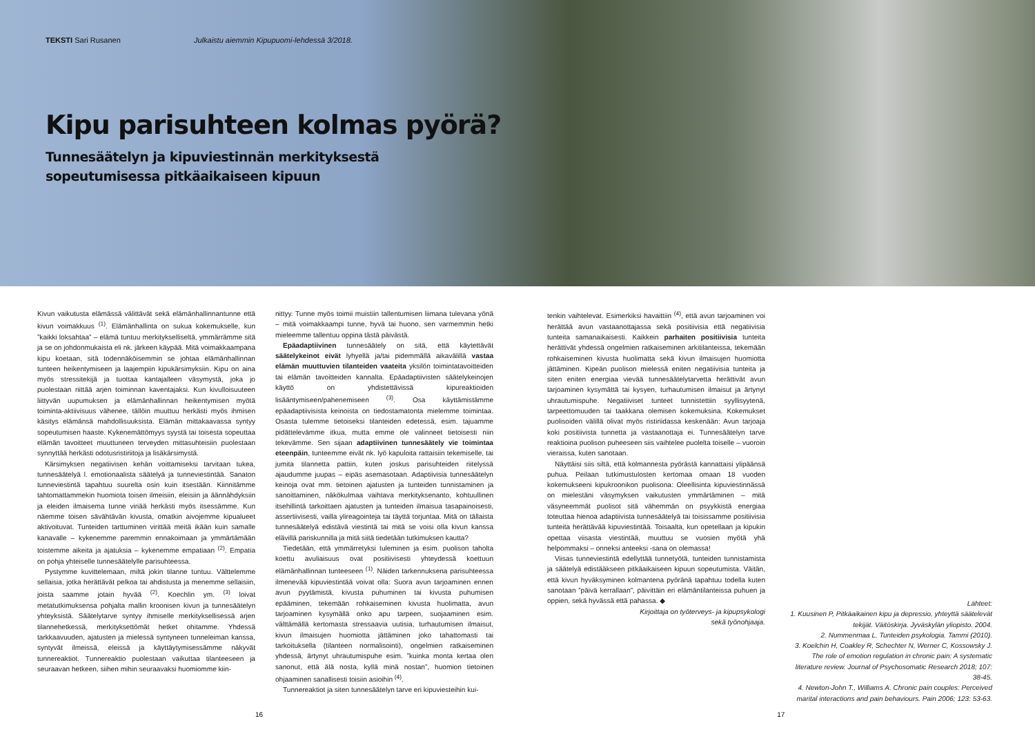TEKSTI Sari Rusanen Julkaistu aiemmin Kipupuomi-lehdessä 3/2018.
Kipu parisuhteen kolmas pyörä?
Tunnesäätelyn ja kipuviestinnän merkityksestä
sopeutumisessa pitkäaikaiseen kipuun
Kivun vaikutusta elämässä välittävät sekä elämänhallinnantunne että kivun voimakkuus <sup>(1)</sup>. Elämänhallinta on sukua kokemukselle, kun ”kaikki loksahtaa” – elämä tuntuu merkitykselliseltä, ymmärrämme sitä ja se on johdonmukaista eli nk. järkeen käypää. Mitä voimakkaampana kipu koetaan, sitä todennäköisemmin se johtaa elämänhallinnan tunteen heikentymiseen ja laajempiin kipukärsimyksiin. Kipu on aina myös stressitekijä ja tuottaa kantajalleen väsymystä, joka jo puolestaan riittää arjen toiminnan kaventajaksi. Kun kivulloisuuteen liittyvän uupumuksen ja elämänhallinnan heikentymisen myötä toiminta-aktiivisuus vähenee, tällöin muuttuu herkästi myös ihmisen käsitys elämänsä mahdollisuuksista. Elämän mittakaavassa syntyy sopeutumisen haaste. Kykenemättömyys syystä tai toisesta sopeuttaa elämän tavoitteet muuttuneen terveyden mittasuhteisiin puolestaan synnyttää herkästi odotusristiriitoja ja lisäkärsimystä.
Kärsimyksen negatiivisen kehän voittamiseksi tarvitaan tukea, tunnesäätelyä l. emotionaalista säätelyä ja tunneviestintää. Sanaton tunneviestintä tapahtuu suurelta osin kuin itsestään. Kiinnitämme tahtomattammekin huomiota toisen ilmeisiin, eleisiin ja äännähdyksiin ja eleiden ilmaisema tunne viriää herkästi myös itsessämme. Kun näemme toisen sävähtävän kivusta, omatkin aivojemme kipualueet aktivoituvat. Tunteiden tarttuminen virittää meitä ikään kuin samalle kanavalle – kykenemme paremmin ennakoimaan ja ymmärtämään toistemme aikeita ja ajatuksia – kykenemme empatiaan <sup>(2)</sup>. Empatia on pohja yhteiselle tunnesäätelylle parisuhteessa.
Pystymme kuvittelemaan, miltä jokin tilanne tuntuu. Välttelemme sellaisia, jotka herättävät pelkoa tai ahdistusta ja menemme sellaisiin, joista saamme jotain hyvää <sup>(2)</sup>. Koechlin ym. <sup>(3)</sup> loivat metatutkimuksensa pohjalta mallin kroonisen kivun ja tunnesäätelyn yhteyksistä. Säätelytarve syntyy ihmiselle merkityksellisessä arjen tilannehetkessä, merkityksettömät hetket ohitamme. Yhdessä tarkkaavuuden, ajatusten ja mielessä syntyneen tunneleiman kanssa, syntyvät ilmeissä, eleissä ja käyttäytymisessämme näkyvät tunnereaktiot. Tunnereaktio puolestaan vaikuttaa tilanteeseen ja seuraavan hetkeen, siihen mihin seuraavaksi huomiomme kiin-
nittyy. Tunne myös toimii muistiin tallentumisen liimana tulevana yönä – mitä voimakkaampi tunne, hyvä tai huono, sen varmemmin hetki mieleemme tallentuu oppina tästä päivästä.
Epäadaptiivinen tunnesäätely on sitä, että käytettävät säätelykeinot eivät lyhyellä ja/tai pidemmällä aikavälillä vastaa elämän muuttuvien tilanteiden vaateita yksilön toimintatavoitteiden tai elämän tavoitteiden kannalta. Epäadaptiivisten säätelykeinojen käyttö on yhdistettävissä kipureaktioiden lisääntymiseen/pahenemiseen <sup>(3)</sup>. Osa käyttämistämme epäadaptiivisista keinoista on tiedostamatonta mielemme toimintaa. Osasta tulemme tietoiseksi tilanteiden edetessä, esim. tajuamme pidättelevämme itkua, mutta emme ole valinneet tietoisesti niin tekevämme. Sen sijaan adaptiivinen tunnesäätely vie toimintaa eteenpäin, tunteemme eivät nk. lyö kapuloita rattaisiin tekemiselle, tai jumita tilannetta pattiin, kuten joskus parisuhteiden riitelyssä ajaudumme juupas – eipäs asemasotaan. Adaptiivisia tunnesäätelyn keinoja ovat mm. tietoinen ajatusten ja tunteiden tunnistaminen ja sanoittaminen, näkökulmaa vaihtava merkityksenanto, kohtuullinen itsehillintä tarkoittaen ajatusten ja tunteiden ilmaisua tasapainoisesti, assertiivisesti, vailla ylireagointeja tai täyttä torjuntaa. Mitä on tällaista tunnesäätelyä edistävä viestintä tai mitä se voisi olla kivun kanssa elävillä pariskunnilla ja mitä siitä tiedetään tutkimuksen kautta?
Tiedetään, että ymmärretyksi tuleminen ja esim. puolison taholta koettu avuliaisuus ovat positiivisesti yhteydessä koettuun elämänhallinnan tunteeseen <sup>(1)</sup>. Näiden tarkennuksena parisuhteessa ilmenevää kipuviestintää voivat olla: Suora avun tarjoaminen ennen avun pyytämistä, kivusta puhuminen tai kivusta puhumisen epääminen, tekemään rohkaiseminen kivusta huolimatta, avun tarjoaminen kysymällä onko apu tarpeen, suojaaminen esim. välttämällä kertomasta stressaavia uutisia, turhautumisen ilmaisut, kivun ilmaisujen huomiotta jättäminen joko tahattomasti tai tarkoituksella (tilanteen normalisointi), ongelmien ratkaiseminen yhdessä, ärtynyt uhrautumispuhe esim. ”kuinka monta kertaa olen sanonut, että älä nosta, kyllä minä nostan”, huomion tietoinen ohjaaminen sanallisesti toisiin asioihin <sup>(4)</sup>.
Tunnereaktiot ja siten tunnesäätelyn tarve eri kipuviesteihin kui-
tenkin vaihtelevat. Esimerkiksi havaittiin <sup>(4)</sup>, että avun tarjoaminen voi herättää avun vastaanottajassa sekä positiivisia että negatiivisia tunteita samanaikaisesti. Kaikkein parhaiten positiivisia tunteita herättivät yhdessä ongelmien ratkaiseminen arkitilanteissa, tekemään rohkaiseminen kivusta huolimatta sekä kivun ilmaisujen huomiotta jättäminen. Kipeän puolison mielessä eniten negatiivisia tunteita ja siten eniten energiaa vievää tunnesäätelytarvetta herättivät avun tarjoaminen kysymättä tai kysyen, turhautumisen ilmaisut ja ärtynyt uhrautumispuhe. Negatiiviset tunteet tunnistettiin syyllisyytenä, tarpeettomuuden tai taakkana olemisen kokemuksina. Kokemukset puolisoiden välillä olivat myös ristiriidassa keskenään: Avun tarjoaja koki positiivista tunnetta ja vastaanottaja ei. Tunnesäätelyn tarve reaktioina puolison puheeseen siis vaihtelee puolelta toiselle – vuoroin vieraissa, kuten sanotaan.
Näyttäisi siis siltä, että kolmannesta pyörästä kannattaisi ylipäänsä puhua. Peilaan tutkimustulosten kertomaa omaan 18 vuoden kokemukseeni kipukroonikon puolisona: Oleellisinta kipuviestinnässä on mielestäni väsymyksen vaikutusten ymmärtäminen – mitä väsyneemmät puolisot sitä vähemmän on psyykkistä energiaa toteuttaa hienoa adaptiivista tunnesäätelyä tai toisissamme positiivisia tunteita herättävää kipuviestintää. Toisaalta, kun opetellaan ja kipukin opettaa viisasta viestintää, muuttuu se vuosien myötä yhä helpommaksi – onneksi anteeksi -sana on olemassa!
Viisas tunneviestintä edellyttää tunnetyötä, tunteiden tunnistamista ja säätelyä edistääkseen pitkäaikaiseen kipuun sopeutumista. Väitän, että kivun hyväksyminen kolmantena pyöränä tapahtuu todella kuten sanotaan ”päivä kerrallaan”, päivittäin eri elämäntilanteissa puhuen ja oppien, sekä hyvässä että pahassa. ◆
Kirjoittaja on työterveys- ja kipupsykologi
sekä työnohjaaja.
Lähteet:
1. Kuusinen P, Pitkäaikainen kipu ja depressio, yhteyttä säätelevät tekijät. Väitöskirja. Jyväskylän yliopisto. 2004.
2. Nummenmaa L. Tunteiden psykologia. Tammi (2010).
3. Koelchin H, Coakley R, Schechter N, Werner C, Kossowsky J. The role of emotion regulation in chronic pain: A systematic literature review. Journal of Psychosomatic Research 2018; 107: 38-45.
4. Newton-John T., Williams A. Chronic pain couples: Perceived marital interactions and pain behaviours. Pain 2006; 123: 53-63.
16 17